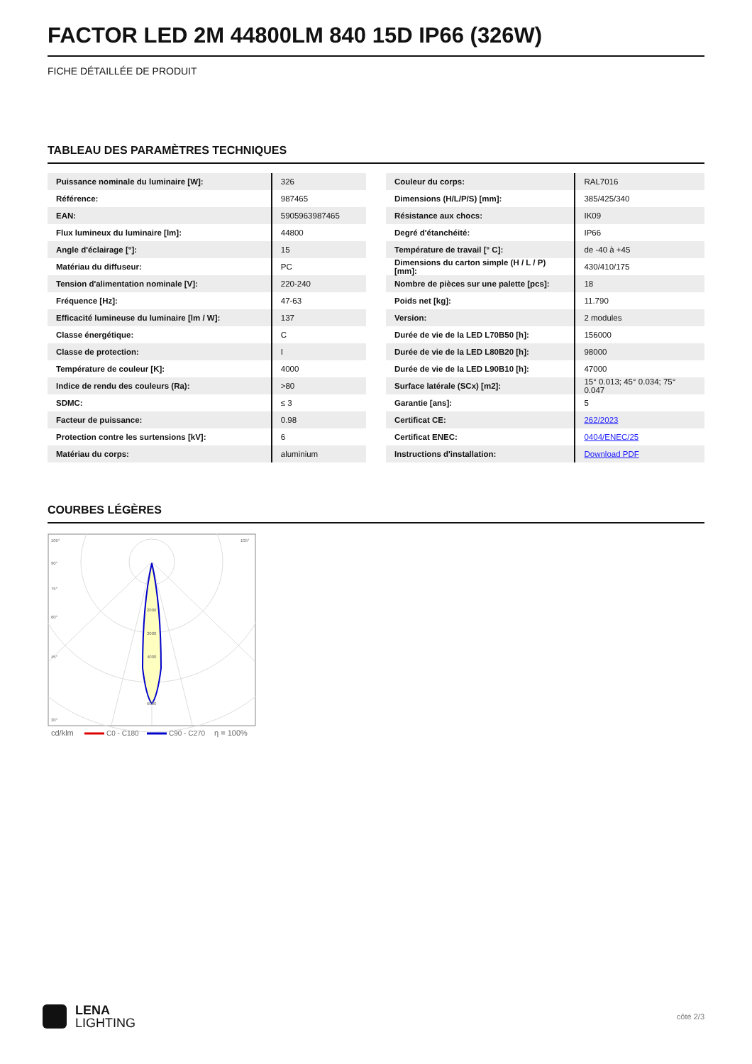FACTOR LED 2M 44800LM 840 15D IP66 (326W)
FICHE DÉTAILLÉE DE PRODUIT
TABLEAU DES PARAMÈTRES TECHNIQUES
| Puissance nominale du luminaire [W]: | 326 |
| Référence: | 987465 |
| EAN: | 5905963987465 |
| Flux lumineux du luminaire [lm]: | 44800 |
| Angle d'éclairage [°]: | 15 |
| Matériau du diffuseur: | PC |
| Tension d'alimentation nominale [V]: | 220-240 |
| Fréquence [Hz]: | 47-63 |
| Efficacité lumineuse du luminaire [lm / W]: | 137 |
| Classe énergétique: | C |
| Classe de protection: | I |
| Température de couleur [K]: | 4000 |
| Indice de rendu des couleurs (Ra): | >80 |
| SDMC: | ≤ 3 |
| Facteur de puissance: | 0.98 |
| Protection contre les surtensions [kV]: | 6 |
| Matériau du corps: | aluminium |
| Couleur du corps: | RAL7016 |
| Dimensions (H/L/P/S) [mm]: | 385/425/340 |
| Résistance aux chocs: | IK09 |
| Degré d'étanchéité: | IP66 |
| Température de travail [° C]: | de -40 à +45 |
| Dimensions du carton simple (H / L / P) [mm]: | 430/410/175 |
| Nombre de pièces sur une palette [pcs]: | 18 |
| Poids net [kg]: | 11.790 |
| Version: | 2 modules |
| Durée de vie de la LED L70B50 [h]: | 156000 |
| Durée de vie de la LED L80B20 [h]: | 98000 |
| Durée de vie de la LED L90B10 [h]: | 47000 |
| Surface latérale (SCx) [m2]: | 15° 0.013; 45° 0.034; 75° 0.047 |
| Garantie [ans]: | 5 |
| Certificat CE: | 262/2023 |
| Certificat ENEC: | 0404/ENEC/25 |
| Instructions d'installation: | Download PDF |
COURBES LÉGÈRES
105°
105°
90°
75°
60°
45°
30°
2000
3000
4000
6000
cd/klm
C0 - C180
C90 - C270
η = 100%
LENA
LIGHTING
côté 2/3